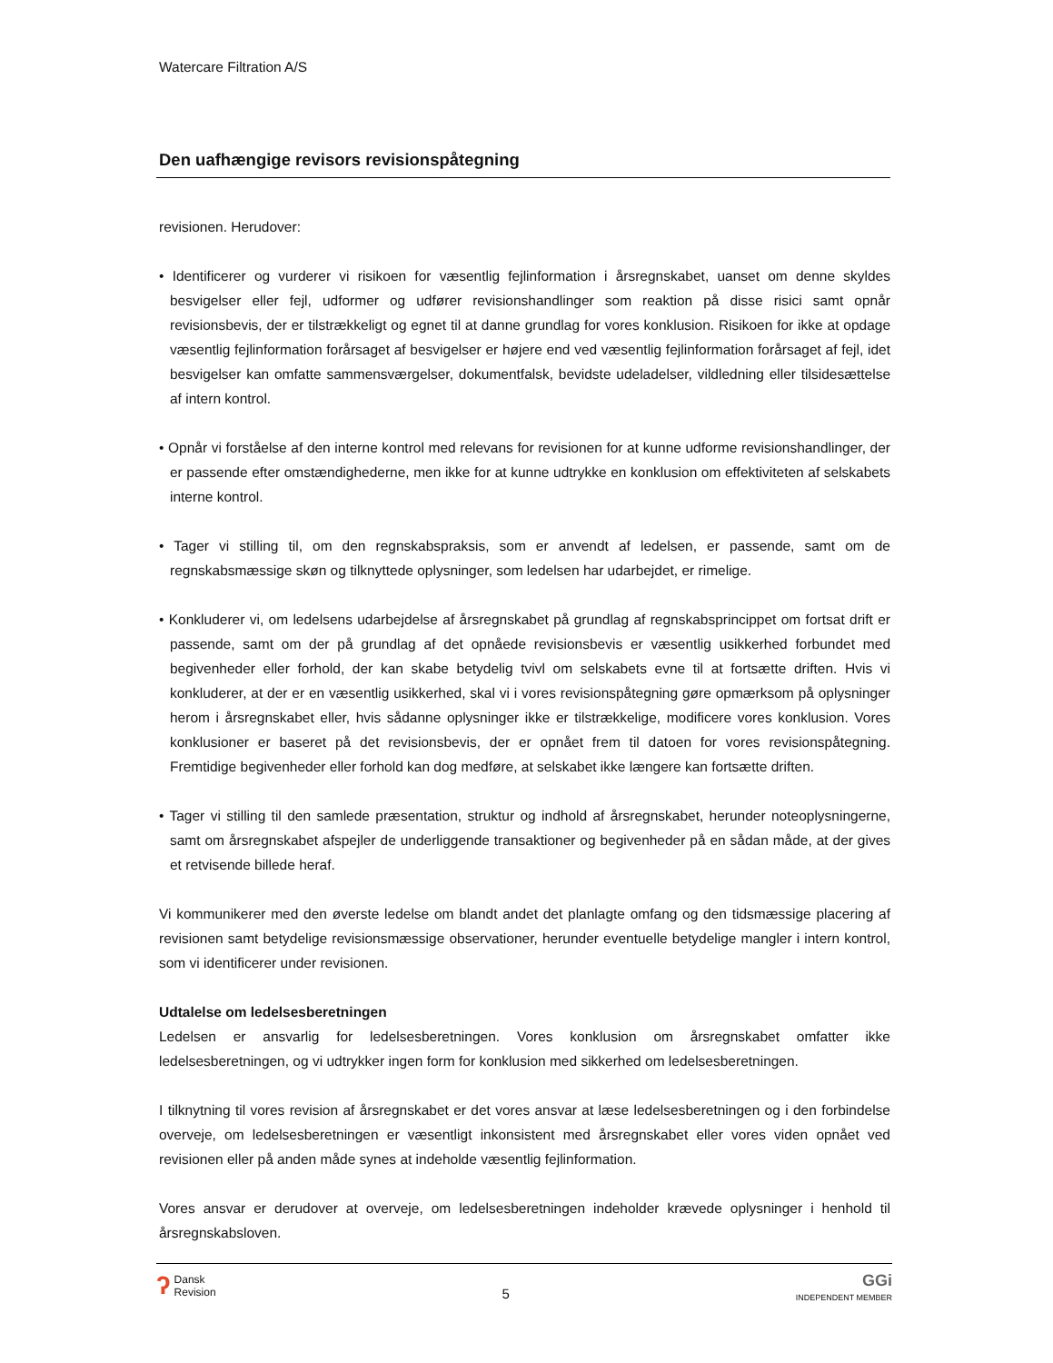Watercare Filtration A/S
Den uafhængige revisors revisionspåtegning
revisionen. Herudover:
• Identificerer og vurderer vi risikoen for væsentlig fejlinformation i årsregnskabet, uanset om denne skyldes besvigelser eller fejl, udformer og udfører revisionshandlinger som reaktion på disse risici samt opnår revisionsbevis, der er tilstrækkeligt og egnet til at danne grundlag for vores konklusion. Risikoen for ikke at opdage væsentlig fejlinformation forårsaget af besvigelser er højere end ved væsentlig fejlinformation forårsaget af fejl, idet besvigelser kan omfatte sammensværgelser, dokumentfalsk, bevidste udeladelser, vildledning eller tilsidesættelse af intern kontrol.
• Opnår vi forståelse af den interne kontrol med relevans for revisionen for at kunne udforme revisionshandlinger, der er passende efter omstændighederne, men ikke for at kunne udtrykke en konklusion om effektiviteten af selskabets interne kontrol.
• Tager vi stilling til, om den regnskabspraksis, som er anvendt af ledelsen, er passende, samt om de regnskabsmæssige skøn og tilknyttede oplysninger, som ledelsen har udarbejdet, er rimelige.
• Konkluderer vi, om ledelsens udarbejdelse af årsregnskabet på grundlag af regnskabsprincippet om fortsat drift er passende, samt om der på grundlag af det opnåede revisionsbevis er væsentlig usikkerhed forbundet med begivenheder eller forhold, der kan skabe betydelig tvivl om selskabets evne til at fortsætte driften. Hvis vi konkluderer, at der er en væsentlig usikkerhed, skal vi i vores revisionspåtegning gøre opmærksom på oplysninger herom i årsregnskabet eller, hvis sådanne oplysninger ikke er tilstrækkelige, modificere vores konklusion. Vores konklusioner er baseret på det revisionsbevis, der er opnået frem til datoen for vores revisionspåtegning. Fremtidige begivenheder eller forhold kan dog medføre, at selskabet ikke længere kan fortsætte driften.
• Tager vi stilling til den samlede præsentation, struktur og indhold af årsregnskabet, herunder noteoplysningerne, samt om årsregnskabet afspejler de underliggende transaktioner og begivenheder på en sådan måde, at der gives et retvisende billede heraf.
Vi kommunikerer med den øverste ledelse om blandt andet det planlagte omfang og den tidsmæssige placering af revisionen samt betydelige revisionsmæssige observationer, herunder eventuelle betydelige mangler i intern kontrol, som vi identificerer under revisionen.
Udtalelse om ledelsesberetningen
Ledelsen er ansvarlig for ledelsesberetningen. Vores konklusion om årsregnskabet omfatter ikke ledelsesberetningen, og vi udtrykker ingen form for konklusion med sikkerhed om ledelsesberetningen.
I tilknytning til vores revision af årsregnskabet er det vores ansvar at læse ledelsesberetningen og i den forbindelse overveje, om ledelsesberetningen er væsentligt inkonsistent med årsregnskabet eller vores viden opnået ved revisionen eller på anden måde synes at indeholde væsentlig fejlinformation.
Vores ansvar er derudover at overveje, om ledelsesberetningen indeholder krævede oplysninger i henhold til årsregnskabsloven.
ʔ Dansk
Revision
5
GGi
INDEPENDENT MEMBER